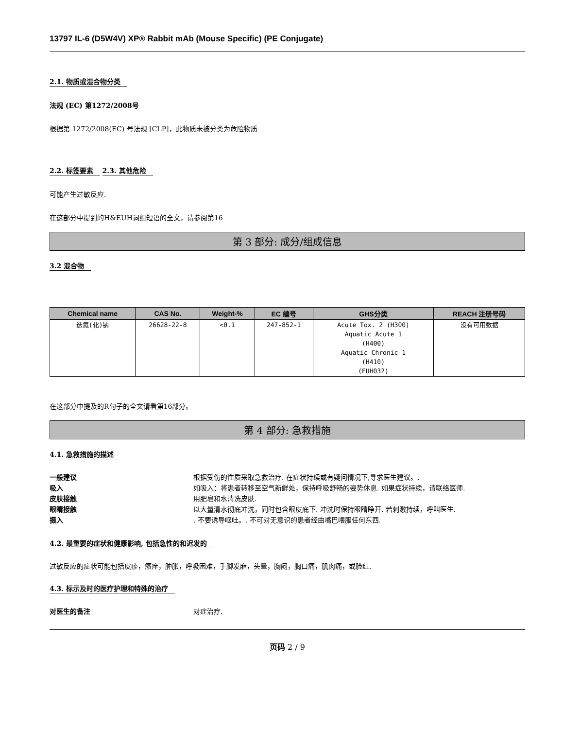13797 IL-6 (D5W4V) XP® Rabbit mAb (Mouse Specific) (PE Conjugate)
2.1. 物质或混合物分类
法规 (EC) 第1272/2008号
根据第 1272/2008(EC) 号法规 [CLP]，此物质未被分类为危险物质
2.2. 标签要素
2.3. 其他危险
可能产生过敏反应.
在这部分中提到的H&EUH词组短语的全文，请参阅第16
第 3 部分: 成分/组成信息
3.2 混合物
| Chemical name | CAS No. | Weight-% | EC 编号 | GHS分类 | REACH 注册号码 |
| --- | --- | --- | --- | --- | --- |
| 迭氮(化)钠 | 26628-22-8 | <0.1 | 247-852-1 | Acute Tox. 2 (H300) Aquatic Acute 1 (H400) Aquatic Chronic 1 (H410) (EUH032) | 没有可用数据 |
在这部分中提及的R句子的全文请看第16部分。
第 4 部分: 急救措施
4.1. 急救措施的描述
一般建议 根据受伤的性质采取急救治疗. 在症状持续或有疑问情况下,寻求医生建议。.
吸入 如吸入：将患者转移至空气新鲜处，保持呼吸舒畅的姿势休息. 如果症状持续，请联络医师.
皮肤接触 用肥皂和水清洗皮肤.
眼睛接触 以大量清水彻底冲洗，同时包含眼皮底下. 冲洗时保持眼睛睁开. 若刺激持续，呼叫医生.
摄入. 不要诱导呕吐。. 不可对无意识的患者经由嘴巴喂服任何东西.
4.2. 最重要的症状和健康影响, 包括急性的和迟发的
过敏反应的症状可能包括皮疹，瘙痒，肿胀，呼吸困难，手脚发麻，头晕，胸闷，胸口痛，肌肉痛，或脸红.
4.3. 标示及时的医疗护理和特殊的治疗
对医生的备注 对症治疗.
页码 2 / 9